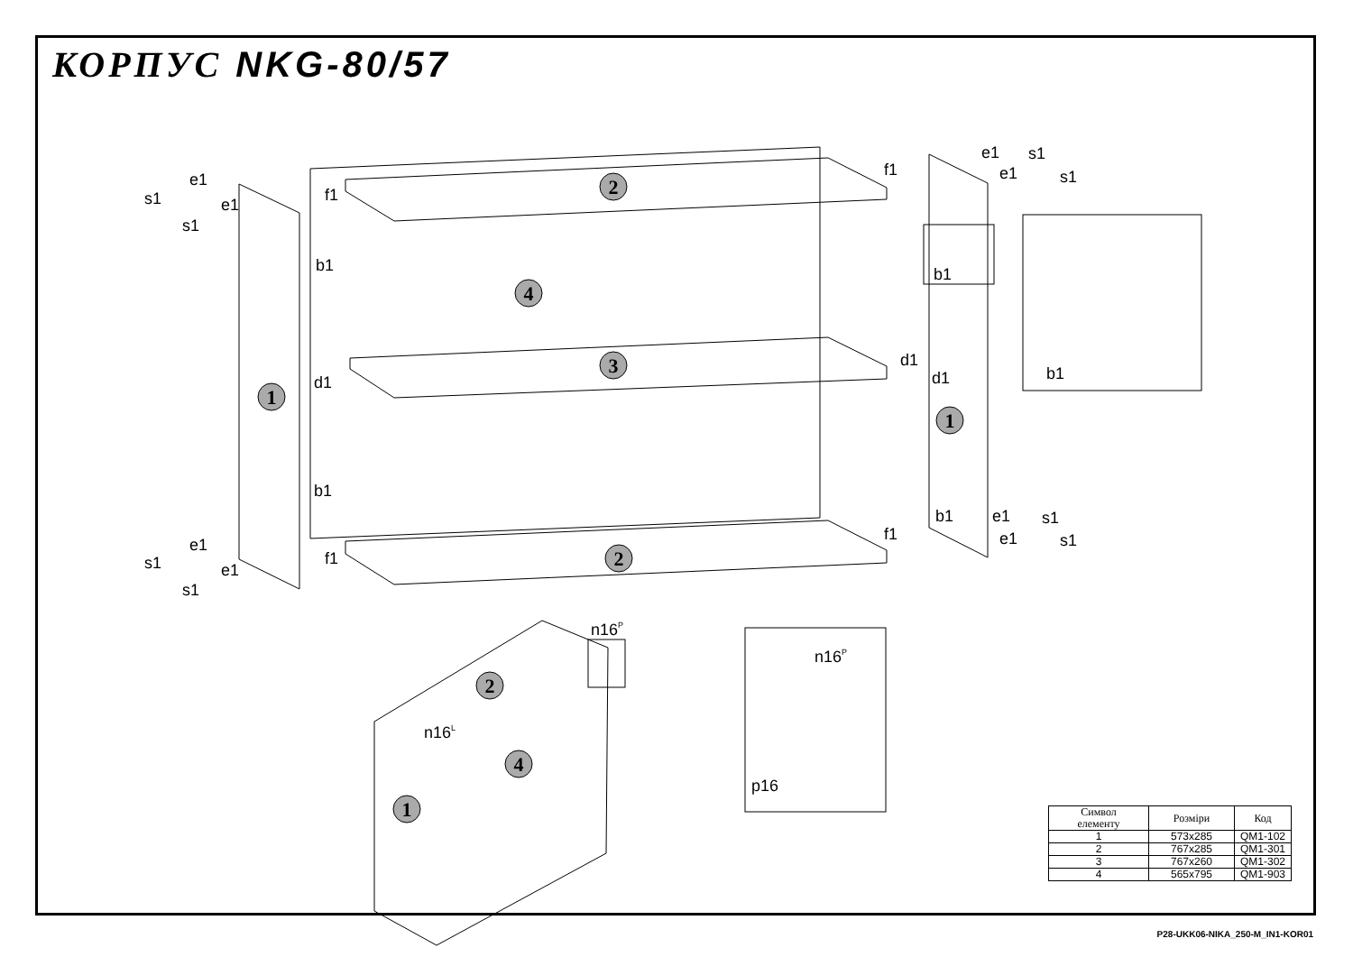КОРПУС NKG-80/57
2
4
1
3
1
2
2
4
1
e1
s1
e1
s1
b1
d1
b1
f1
f1
e1
s1
e1
s1
f1
f1
e1
s1
e1
s1
b1
d1
d1
b1
b1
e1
s1
e1
s1
n16P
n16L
n16P
p16
| Символ елементу | Розміри | Код |
| --- | --- | --- |
| 1 | 573x285 | QM1-102 |
| 2 | 767x285 | QM1-301 |
| 3 | 767x260 | QM1-302 |
| 4 | 565x795 | QM1-903 |
P28-UKK06-NIKA_250-M_IN1-KOR01